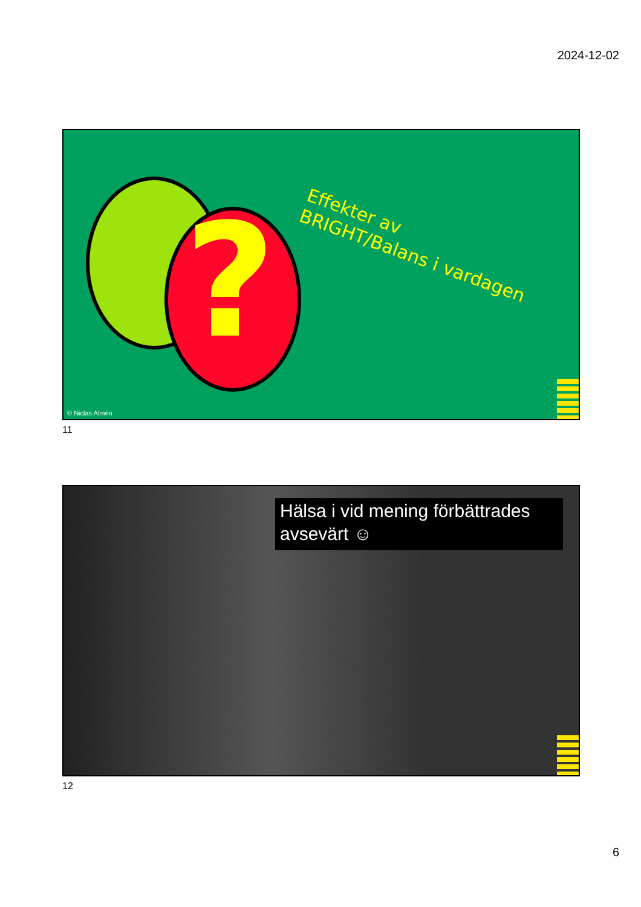2024-12-02
?
Effekter av
BRIGHT/Balans i vardagen
© Niclas Almén
11
Hälsa i vid mening förbättrades avsevärt ☺
12
6